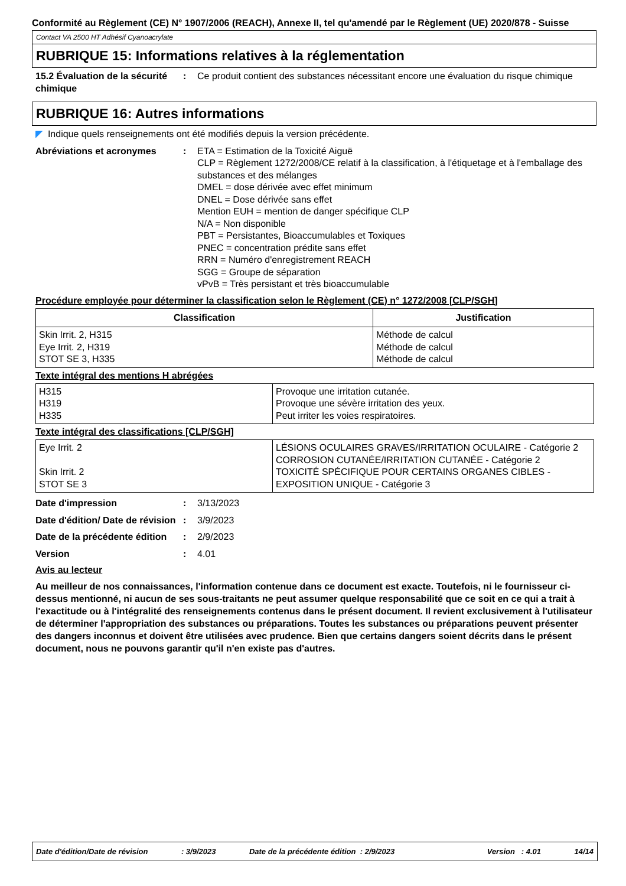Conformité au Règlement (CE) N° 1907/2006 (REACH), Annexe II, tel qu'amendé par le Règlement (UE) 2020/878 - Suisse
Contact VA 2500 HT Adhésif Cyanoacrylate
RUBRIQUE 15: Informations relatives à la réglementation
15.2 Évaluation de la sécurité chimique
: Ce produit contient des substances nécessitant encore une évaluation du risque chimique
RUBRIQUE 16: Autres informations
◤ Indique quels renseignements ont été modifiés depuis la version précédente.
Abréviations et acronymes : ETA = Estimation de la Toxicité Aiguë
CLP = Règlement 1272/2008/CE relatif à la classification, à l'étiquetage et à l'emballage des substances et des mélanges
DMEL = dose dérivée avec effet minimum
DNEL = Dose dérivée sans effet
Mention EUH = mention de danger spécifique CLP
N/A = Non disponible
PBT = Persistantes, Bioaccumulables et Toxiques
PNEC = concentration prédite sans effet
RRN = Numéro d'enregistrement REACH
SGG = Groupe de séparation
vPvB = Très persistant et très bioaccumulable
Procédure employée pour déterminer la classification selon le Règlement (CE) n° 1272/2008 [CLP/SGH]
| Classification | Justification |
| --- | --- |
| Skin Irrit. 2, H315 Eye Irrit. 2, H319 STOT SE 3, H335 | Méthode de calcul Méthode de calcul Méthode de calcul |
Texte intégral des mentions H abrégées
| H315 H319 H335 | Provoque une irritation cutanée. Provoque une sévère irritation des yeux. Peut irriter les voies respiratoires. |
Texte intégral des classifications [CLP/SGH]
| Eye Irrit. 2 Skin Irrit. 2 STOT SE 3 | LÉSIONS OCULAIRES GRAVES/IRRITATION OCULAIRE - Catégorie 2 CORROSION CUTANÉE/IRRITATION CUTANÉE - Catégorie 2 TOXICITÉ SPÉCIFIQUE POUR CERTAINS ORGANES CIBLES - EXPOSITION UNIQUE - Catégorie 3 |
Date d'impression : 3/13/2023
Date d'édition/ Date de révision
: 3/9/2023
Date de la précédente édition
: 2/9/2023
Version : 4.01
Avis au lecteur
Au meilleur de nos connaissances, l'information contenue dans ce document est exacte. Toutefois, ni le fournisseur ci-dessus mentionné, ni aucun de ses sous-traitants ne peut assumer quelque responsabilité que ce soit en ce qui a trait à l'exactitude ou à l'intégralité des renseignements contenus dans le présent document. Il revient exclusivement à l'utilisateur de déterminer l'appropriation des substances ou préparations. Toutes les substances ou préparations peuvent présenter des dangers inconnus et doivent être utilisées avec prudence. Bien que certains dangers soient décrits dans le présent document, nous ne pouvons garantir qu'il n'en existe pas d'autres.
Date d'édition/Date de révision: 3/9/2023 Date de la précédente édition : 2/9/2023 Version : 4.01 14/14